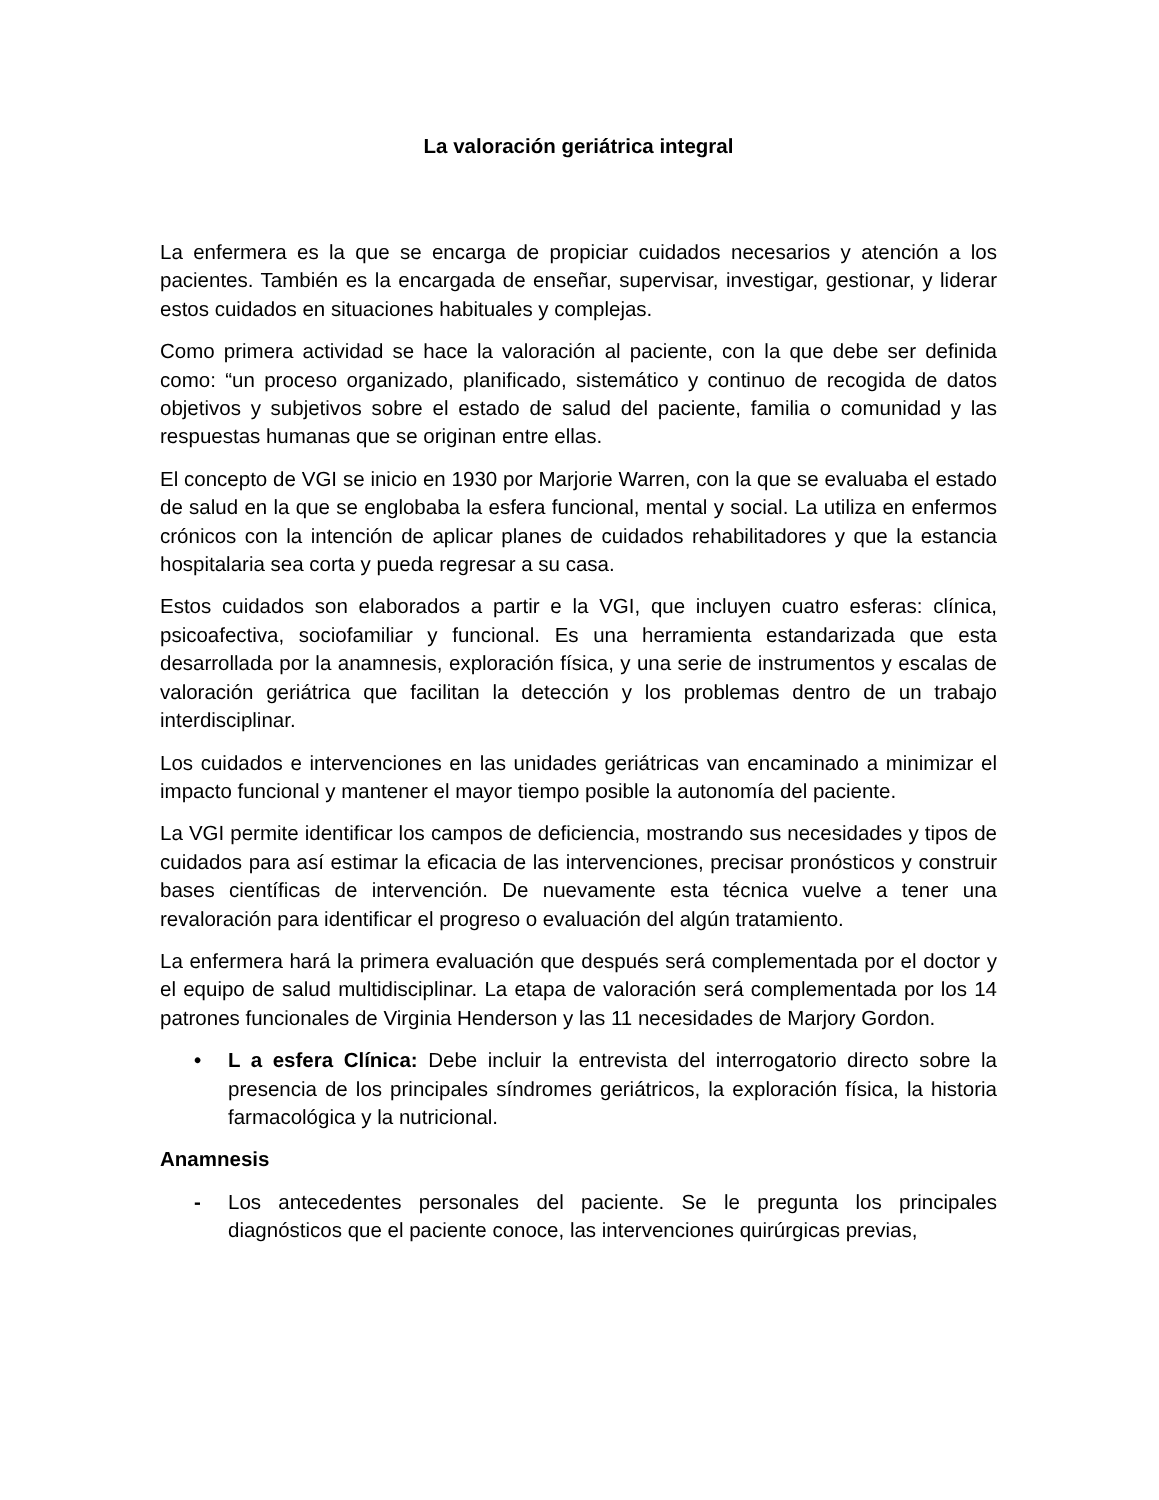La valoración geriátrica integral
La enfermera es la que se encarga de propiciar cuidados necesarios y atención a los pacientes. También es la encargada de enseñar, supervisar, investigar, gestionar, y liderar estos cuidados en situaciones habituales y complejas.
Como primera actividad se hace la valoración al paciente, con la que debe ser definida como: “un proceso organizado, planificado, sistemático y continuo de recogida de datos objetivos y subjetivos sobre el estado de salud del paciente, familia o comunidad y las respuestas humanas que se originan entre ellas.
El concepto de VGI se inicio en 1930 por Marjorie Warren, con la que se evaluaba el estado de salud en la que se englobaba la esfera funcional, mental y social. La utiliza en enfermos crónicos con la intención de aplicar planes de cuidados rehabilitadores y que la estancia hospitalaria sea corta y pueda regresar a su casa.
Estos cuidados son elaborados a partir e la VGI, que incluyen cuatro esferas: clínica, psicoafectiva, sociofamiliar y funcional. Es una herramienta estandarizada que esta desarrollada por la anamnesis, exploración física, y una serie de instrumentos y escalas de valoración geriátrica que facilitan la detección y los problemas dentro de un trabajo interdisciplinar.
Los cuidados e intervenciones en las unidades geriátricas van encaminado a minimizar el impacto funcional y mantener el mayor tiempo posible la autonomía del paciente.
La VGI permite identificar los campos de deficiencia, mostrando sus necesidades y tipos de cuidados para así estimar la eficacia de las intervenciones, precisar pronósticos y construir bases científicas de intervención. De nuevamente esta técnica vuelve a tener una revaloración para identificar el progreso o evaluación del algún tratamiento.
La enfermera hará la primera evaluación que después será complementada por el doctor y el equipo de salud multidisciplinar. La etapa de valoración será complementada por los 14 patrones funcionales de Virginia Henderson y las 11 necesidades de Marjory Gordon.
• L a esfera Clínica: Debe incluir la entrevista del interrogatorio directo sobre la presencia de los principales síndromes geriátricos, la exploración física, la historia farmacológica y la nutricional.
Anamnesis
- Los antecedentes personales del paciente. Se le pregunta los principales diagnósticos que el paciente conoce, las intervenciones quirúrgicas previas,